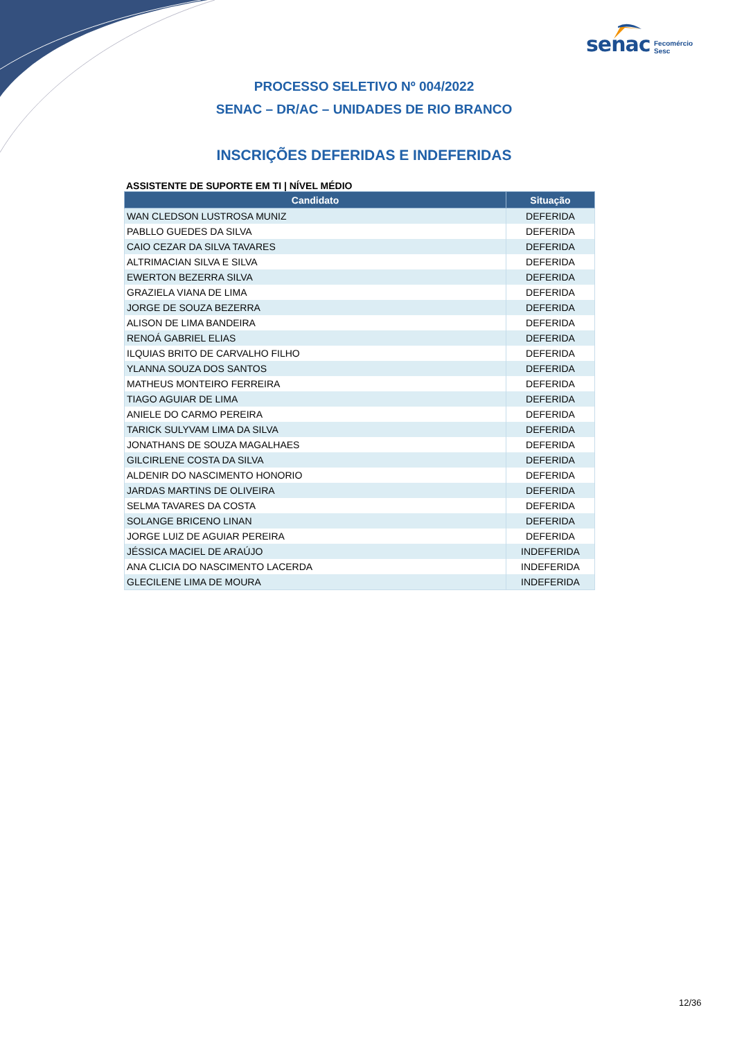senac Fecomércio
Sesc
PROCESSO SELETIVO Nº 004/2022
SENAC – DR/AC – UNIDADES DE RIO BRANCO
INSCRIÇÕES DEFERIDAS E INDEFERIDAS
ASSISTENTE DE SUPORTE EM TI | NÍVEL MÉDIO
| Candidato | Situação |
| --- | --- |
| WAN CLEDSON LUSTROSA MUNIZ | DEFERIDA |
| PABLLO GUEDES DA SILVA | DEFERIDA |
| CAIO CEZAR DA SILVA TAVARES | DEFERIDA |
| ALTRIMACIAN SILVA E SILVA | DEFERIDA |
| EWERTON BEZERRA SILVA | DEFERIDA |
| GRAZIELA VIANA DE LIMA | DEFERIDA |
| JORGE DE SOUZA BEZERRA | DEFERIDA |
| ALISON DE LIMA BANDEIRA | DEFERIDA |
| RENOÁ GABRIEL ELIAS | DEFERIDA |
| ILQUIAS BRITO DE CARVALHO FILHO | DEFERIDA |
| YLANNA SOUZA DOS SANTOS | DEFERIDA |
| MATHEUS MONTEIRO FERREIRA | DEFERIDA |
| TIAGO AGUIAR DE LIMA | DEFERIDA |
| ANIELE DO CARMO PEREIRA | DEFERIDA |
| TARICK SULYVAM LIMA DA SILVA | DEFERIDA |
| JONATHANS DE SOUZA MAGALHAES | DEFERIDA |
| GILCIRLENE COSTA DA SILVA | DEFERIDA |
| ALDENIR DO NASCIMENTO HONORIO | DEFERIDA |
| JARDAS MARTINS DE OLIVEIRA | DEFERIDA |
| SELMA TAVARES DA COSTA | DEFERIDA |
| SOLANGE BRICENO LINAN | DEFERIDA |
| JORGE LUIZ DE AGUIAR PEREIRA | DEFERIDA |
| JÉSSICA MACIEL DE ARAÚJO | INDEFERIDA |
| ANA CLICIA DO NASCIMENTO LACERDA | INDEFERIDA |
| GLECILENE LIMA DE MOURA | INDEFERIDA |
12/36